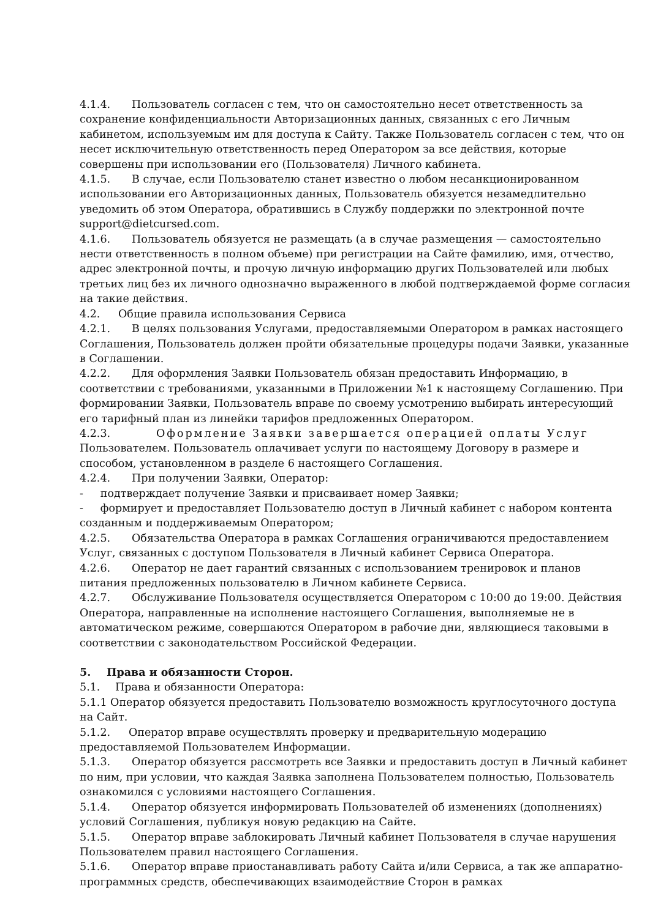4.1.4. Пользователь согласен с тем, что он самостоятельно несет ответственность за сохранение конфиденциальности Авторизационных данных, связанных с его Личным кабинетом, используемым им для доступа к Сайту. Также Пользователь согласен с тем, что он несет исключительную ответственность перед Оператором за все действия, которые совершены при использовании его (Пользователя) Личного кабинета.
4.1.5. В случае, если Пользователю станет известно о любом несанкционированном использовании его Авторизационных данных, Пользователь обязуется незамедлительно уведомить об этом Оператора, обратившись в Службу поддержки по электронной почте support@dietcursed.com.
4.1.6. Пользователь обязуется не размещать (а в случае размещения — самостоятельно нести ответственность в полном объеме) при регистрации на Сайте фамилию, имя, отчество, адрес электронной почты, и прочую личную информацию других Пользователей или любых третьих лиц без их личного однозначно выраженного в любой подтверждаемой форме согласия на такие действия.
4.2. Общие правила использования Сервиса
4.2.1. В целях пользования Услугами, предоставляемыми Оператором в рамках настоящего Соглашения, Пользователь должен пройти обязательные процедуры подачи Заявки, указанные в Соглашении.
4.2.2. Для оформления Заявки Пользователь обязан предоставить Информацию, в соответствии с требованиями, указанными в Приложении №1 к настоящему Соглашению. При формировании Заявки, Пользователь вправе по своему усмотрению выбирать интересующий его тарифный план из линейки тарифов предложенных Оператором.
4.2.3. Оформление Заявки завершается операцией оплаты Услуг Пользователем. Пользователь оплачивает услуги по настоящему Договору в размере и способом, установленном в разделе 6 настоящего Соглашения.
4.2.4. При получении Заявки, Оператор:
- подтверждает получение Заявки и присваивает номер Заявки;
- формирует и предоставляет Пользователю доступ в Личный кабинет с набором контента созданным и поддерживаемым Оператором;
4.2.5. Обязательства Оператора в рамках Соглашения ограничиваются предоставлением Услуг, связанных с доступом Пользователя в Личный кабинет Сервиса Оператора.
4.2.6. Оператор не дает гарантий связанных с использованием тренировок и планов питания предложенных пользователю в Личном кабинете Сервиса.
4.2.7. Обслуживание Пользователя осуществляется Оператором с 10:00 до 19:00. Действия Оператора, направленные на исполнение настоящего Соглашения, выполняемые не в автоматическом режиме, совершаются Оператором в рабочие дни, являющиеся таковыми в соответствии с законодательством Российской Федерации.
5. Права и обязанности Сторон.
5.1. Права и обязанности Оператора:
5.1.1 Оператор обязуется предоставить Пользователю возможность круглосуточного доступа на Сайт.
5.1.2. Оператор вправе осуществлять проверку и предварительную модерацию предоставляемой Пользователем Информации.
5.1.3. Оператор обязуется рассмотреть все Заявки и предоставить доступ в Личный кабинет по ним, при условии, что каждая Заявка заполнена Пользователем полностью, Пользователь ознакомился с условиями настоящего Соглашения.
5.1.4. Оператор обязуется информировать Пользователей об изменениях (дополнениях) условий Соглашения, публикуя новую редакцию на Сайте.
5.1.5. Оператор вправе заблокировать Личный кабинет Пользователя в случае нарушения Пользователем правил настоящего Соглашения.
5.1.6. Оператор вправе приостанавливать работу Сайта и/или Сервиса, а так же аппаратно- программных средств, обеспечивающих взаимодействие Сторон в рамках